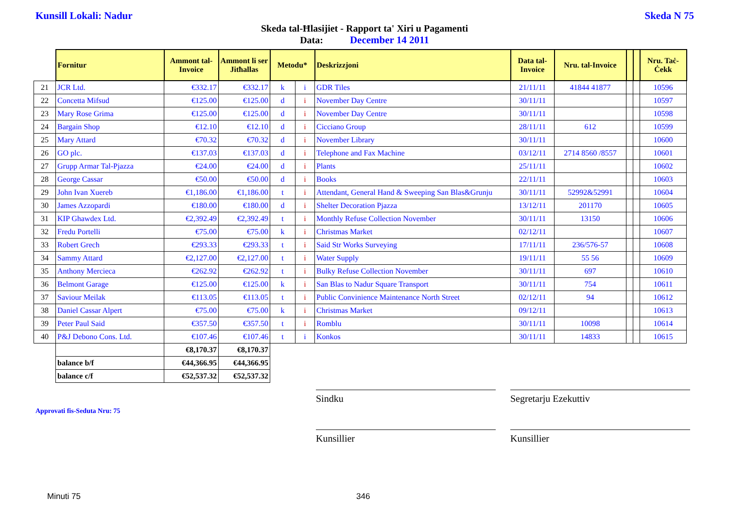Kunsill Lokali: Nadur Skeda N 75
Skeda tal-Ħlasijiet - Rapport ta' Xiri u Pagamenti
Data: December 14 2011
| | Fornitur | Ammont tal-Invoice | Ammont li ser Jitħallas | Metodu* | | Deskrizzjoni | Data tal-Invoice | Nru. tal-Invoice | | | Nru. Taċ-Ċekk |
| 21 | JCR Ltd. | €332.17 | €332.17 | k | i | GDR Tiles | 21/11/11 | 41844 41877 | | | 10596 |
| 22 | Concetta Mifsud | €125.00 | €125.00 | d | i | November Day Centre | 30/11/11 | | | | 10597 |
| 23 | Mary Rose Grima | €125.00 | €125.00 | d | i | November Day Centre | 30/11/11 | | | | 10598 |
| 24 | Bargain Shop | €12.10 | €12.10 | d | i | Cicciano Group | 28/11/11 | 612 | | | 10599 |
| 25 | Mary Attard | €70.32 | €70.32 | d | i | November Library | 30/11/11 | | | | 10600 |
| 26 | GO plc. | €137.03 | €137.03 | d | i | Telephone and Fax Machine | 03/12/11 | 2714 8560 /8557 | | | 10601 |
| 27 | Grupp Armar Tal-Pjazza | €24.00 | €24.00 | d | i | Plants | 25/11/11 | | | | 10602 |
| 28 | George Cassar | €50.00 | €50.00 | d | i | Books | 22/11/11 | | | | 10603 |
| 29 | John Ivan Xuereb | €1,186.00 | €1,186.00 | t | i | Attendant, General Hand & Sweeping San Blas&Grunju | 30/11/11 | 52992&52991 | | | 10604 |
| 30 | James Azzopardi | €180.00 | €180.00 | d | i | Shelter Decoration Pjazza | 13/12/11 | 201170 | | | 10605 |
| 31 | KIP Ghawdex Ltd. | €2,392.49 | €2,392.49 | t | i | Monthly Refuse Collection November | 30/11/11 | 13150 | | | 10606 |
| 32 | Fredu Portelli | €75.00 | €75.00 | k | i | Christmas Market | 02/12/11 | | | | 10607 |
| 33 | Robert Grech | €293.33 | €293.33 | t | i | Said Str Works Surveying | 17/11/11 | 236/576-57 | | | 10608 |
| 34 | Sammy Attard | €2,127.00 | €2,127.00 | t | i | Water Supply | 19/11/11 | 55 56 | | | 10609 |
| 35 | Anthony Mercieca | €262.92 | €262.92 | t | i | Bulky Refuse Collection November | 30/11/11 | 697 | | | 10610 |
| 36 | Belmont Garage | €125.00 | €125.00 | k | i | San Blas to Nadur Square Transport | 30/11/11 | 754 | | | 10611 |
| 37 | Saviour Meilak | €113.05 | €113.05 | t | i | Public Convinience Maintenance North Street | 02/12/11 | 94 | | | 10612 |
| 38 | Daniel Cassar Alpert | €75.00 | €75.00 | k | i | Christmas Market | 09/12/11 | | | | 10613 |
| 39 | Peter Paul Said | €357.50 | €357.50 | t | i | Romblu | 30/11/11 | 10098 | | | 10614 |
| 40 | P&J Debono Cons. Ltd. | €107.46 | €107.46 | t | i | Konkos | 30/11/11 | 14833 | | | 10615 |
| | | €8,170.37 | €8,170.37 | | | | | | | | |
| | balance b/f | €44,366.95 | €44,366.95 | | | | | | | | |
| | balance c/f | €52,537.32 | €52,537.32 | | | | | | | | |
Sindku Segretarju Ezekuttiv
Approvati fis-Seduta Nru: 75
Kunsillier Kunsillier
Minuti 75 346